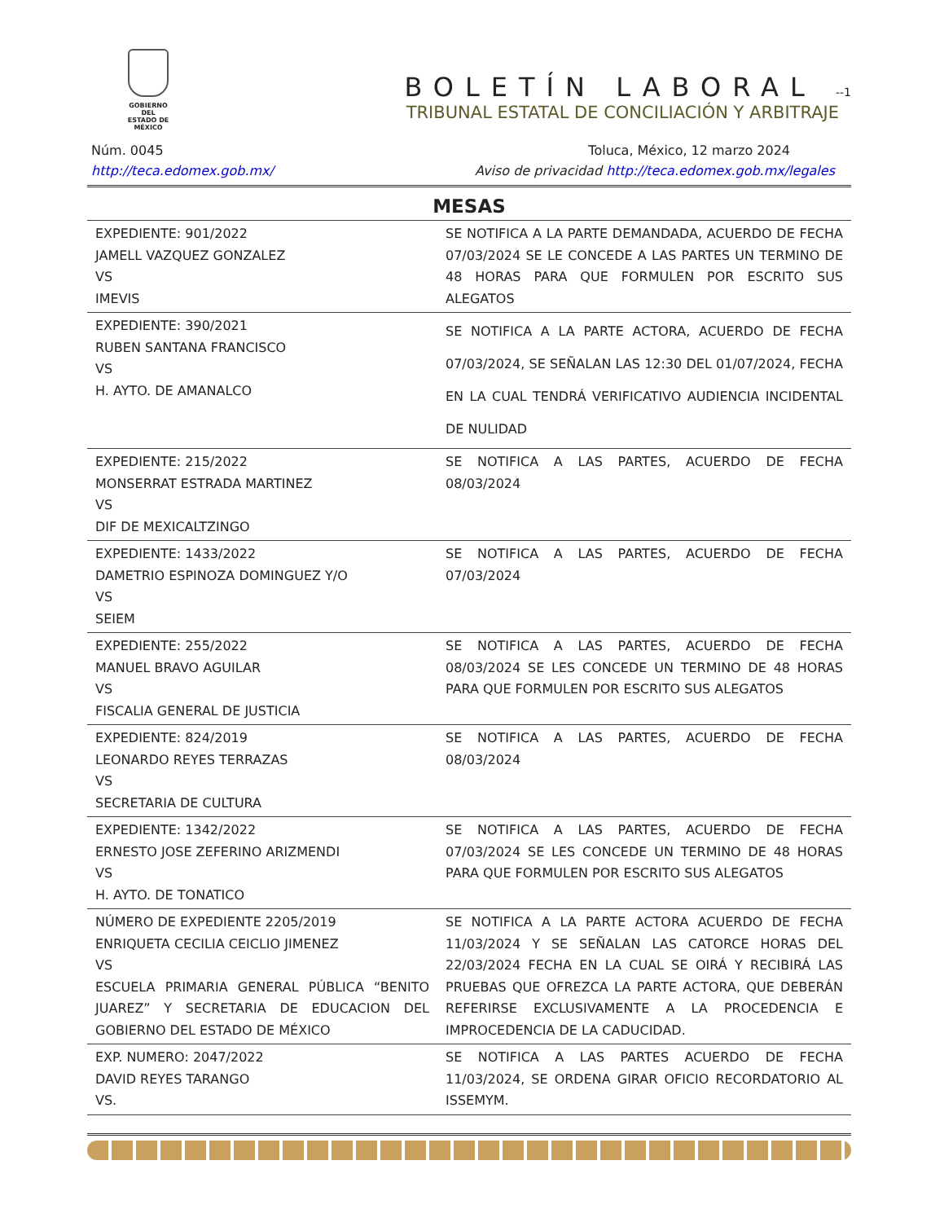GOBIERNO DEL
ESTADO DE
MÉXICO
BOLETÍN LABORAL --1
TRIBUNAL ESTATAL DE CONCILIACIÓN Y ARBITRAJE
Núm. 0045 Toluca, México, 12 marzo 2024
http://teca.edomex.gob.mx/ Aviso de privacidad http://teca.edomex.gob.mx/legales
MESAS
| EXPEDIENTE: 901/2022 JAMELL VAZQUEZ GONZALEZ VS IMEVIS | SE NOTIFICA A LA PARTE DEMANDADA, ACUERDO DE FECHA 07/03/2024 SE LE CONCEDE A LAS PARTES UN TERMINO DE 48 HORAS PARA QUE FORMULEN POR ESCRITO SUS ALEGATOS |
| EXPEDIENTE: 390/2021 RUBEN SANTANA FRANCISCO VS H. AYTO. DE AMANALCO | SE NOTIFICA A LA PARTE ACTORA, ACUERDO DE FECHA 07/03/2024, SE SEÑALAN LAS 12:30 DEL 01/07/2024, FECHA EN LA CUAL TENDRÁ VERIFICATIVO AUDIENCIA INCIDENTAL DE NULIDAD |
| EXPEDIENTE: 215/2022 MONSERRAT ESTRADA MARTINEZ VS DIF DE MEXICALTZINGO | SE NOTIFICA A LAS PARTES, ACUERDO DE FECHA 08/03/2024 |
| EXPEDIENTE: 1433/2022 DAMETRIO ESPINOZA DOMINGUEZ Y/O VS SEIEM | SE NOTIFICA A LAS PARTES, ACUERDO DE FECHA 07/03/2024 |
| EXPEDIENTE: 255/2022 MANUEL BRAVO AGUILAR VS FISCALIA GENERAL DE JUSTICIA | SE NOTIFICA A LAS PARTES, ACUERDO DE FECHA 08/03/2024 SE LES CONCEDE UN TERMINO DE 48 HORAS PARA QUE FORMULEN POR ESCRITO SUS ALEGATOS |
| EXPEDIENTE: 824/2019 LEONARDO REYES TERRAZAS VS SECRETARIA DE CULTURA | SE NOTIFICA A LAS PARTES, ACUERDO DE FECHA 08/03/2024 |
| EXPEDIENTE: 1342/2022 ERNESTO JOSE ZEFERINO ARIZMENDI VS H. AYTO. DE TONATICO | SE NOTIFICA A LAS PARTES, ACUERDO DE FECHA 07/03/2024 SE LES CONCEDE UN TERMINO DE 48 HORAS PARA QUE FORMULEN POR ESCRITO SUS ALEGATOS |
| NÚMERO DE EXPEDIENTE 2205/2019 ENRIQUETA CECILIA CEICLIO JIMENEZ VS ESCUELA PRIMARIA GENERAL PÚBLICA “BENITO JUAREZ” Y SECRETARIA DE EDUCACION DEL GOBIERNO DEL ESTADO DE MÉXICO | SE NOTIFICA A LA PARTE ACTORA ACUERDO DE FECHA 11/03/2024 Y SE SEÑALAN LAS CATORCE HORAS DEL 22/03/2024 FECHA EN LA CUAL SE OIRÁ Y RECIBIRÁ LAS PRUEBAS QUE OFREZCA LA PARTE ACTORA, QUE DEBERÁN REFERIRSE EXCLUSIVAMENTE A LA PROCEDENCIA E IMPROCEDENCIA DE LA CADUCIDAD. |
| EXP. NUMERO: 2047/2022 DAVID REYES TARANGO VS. | SE NOTIFICA A LAS PARTES ACUERDO DE FECHA 11/03/2024, SE ORDENA GIRAR OFICIO RECORDATORIO AL ISSEMYM. |